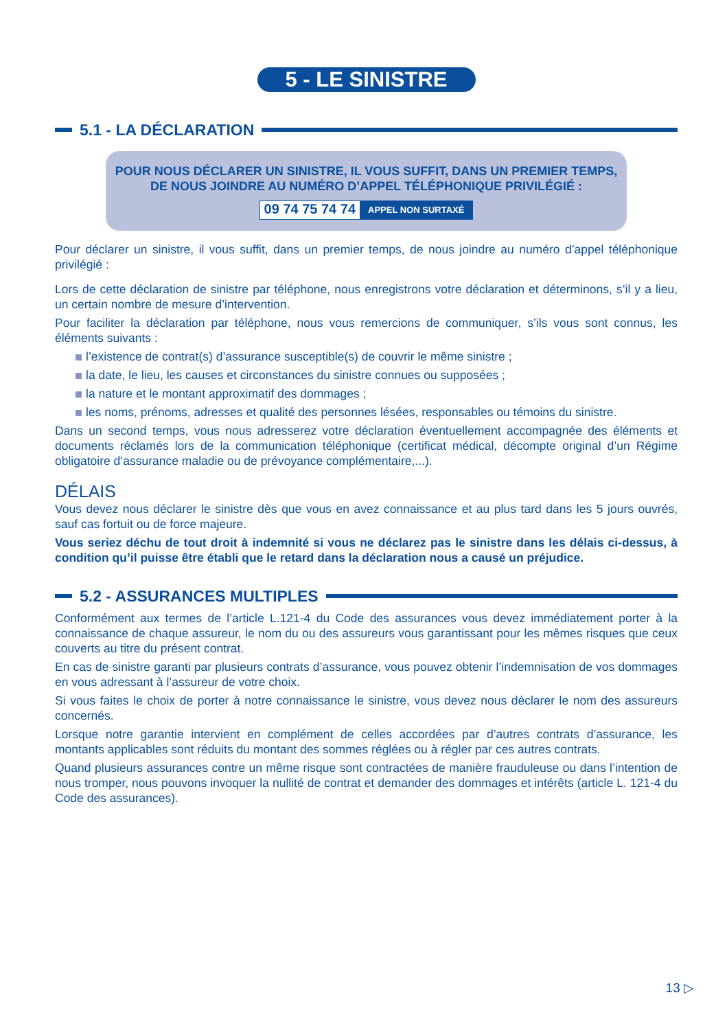5 - LE SINISTRE
5.1 - LA DÉCLARATION
POUR NOUS DÉCLARER UN SINISTRE, IL VOUS SUFFIT, DANS UN PREMIER TEMPS,
DE NOUS JOINDRE AU NUMÉRO D’APPEL TÉLÉPHONIQUE PRIVILÉGIÉ :
09 74 75 74 74 APPEL NON SURTAXÉ
Pour déclarer un sinistre, il vous suffit, dans un premier temps, de nous joindre au numéro d’appel téléphonique privilégié :
Lors de cette déclaration de sinistre par téléphone, nous enregistrons votre déclaration et déterminons, s’il y a lieu, un certain nombre de mesure d’intervention.
Pour faciliter la déclaration par téléphone, nous vous remercions de communiquer, s’ils vous sont connus, les éléments suivants :
l’existence de contrat(s) d’assurance susceptible(s) de couvrir le même sinistre ;
la date, le lieu, les causes et circonstances du sinistre connues ou supposées ;
la nature et le montant approximatif des dommages ;
les noms, prénoms, adresses et qualité des personnes lésées, responsables ou témoins du sinistre.
Dans un second temps, vous nous adresserez votre déclaration éventuellement accompagnée des éléments et documents réclamés lors de la communication téléphonique (certificat médical, décompte original d’un Régime obligatoire d’assurance maladie ou de prévoyance complémentaire,...).
DÉLAIS
Vous devez nous déclarer le sinistre dès que vous en avez connaissance et au plus tard dans les 5 jours ouvrés, sauf cas fortuit ou de force majeure.
Vous seriez déchu de tout droit à indemnité si vous ne déclarez pas le sinistre dans les délais ci-dessus, à condition qu’il puisse être établi que le retard dans la déclaration nous a causé un préjudice.
5.2 - ASSURANCES MULTIPLES
Conformément aux termes de l’article L.121-4 du Code des assurances vous devez immédiatement porter à la connaissance de chaque assureur, le nom du ou des assureurs vous garantissant pour les mêmes risques que ceux couverts au titre du présent contrat.
En cas de sinistre garanti par plusieurs contrats d’assurance, vous pouvez obtenir l’indemnisation de vos dommages en vous adressant à l’assureur de votre choix.
Si vous faites le choix de porter à notre connaissance le sinistre, vous devez nous déclarer le nom des assureurs concernés.
Lorsque notre garantie intervient en complément de celles accordées par d’autres contrats d’assurance, les montants applicables sont réduits du montant des sommes réglées ou à régler par ces autres contrats.
Quand plusieurs assurances contre un même risque sont contractées de manière frauduleuse ou dans l’intention de nous tromper, nous pouvons invoquer la nullité de contrat et demander des dommages et intérêts (article L. 121-4 du Code des assurances).
13 ▷